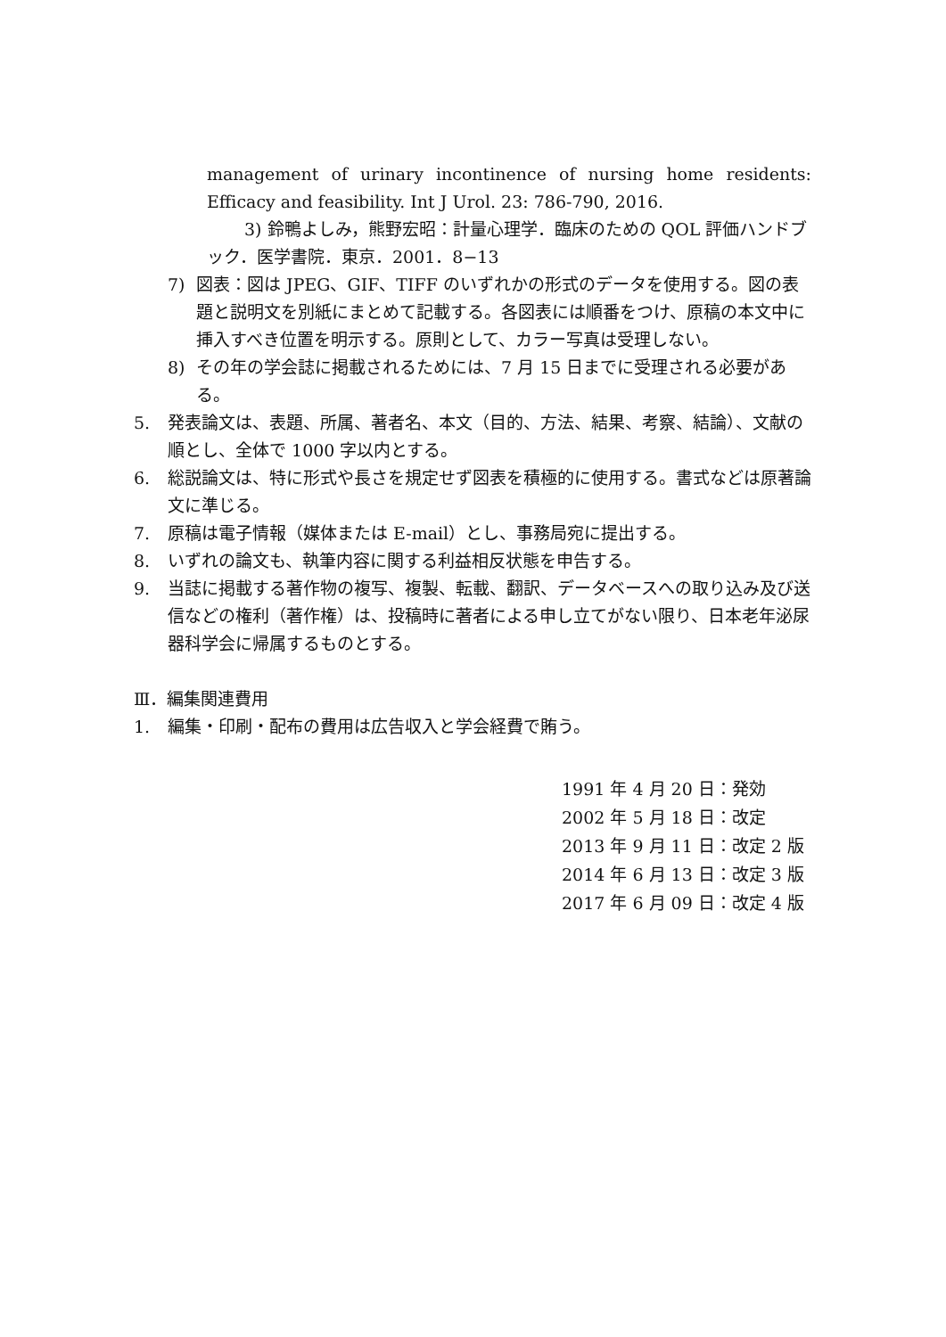management of urinary incontinence of nursing home residents: Efficacy and feasibility. Int J Urol. 23: 786-790, 2016.
3) 鈴鴨よしみ，熊野宏昭：計量心理学．臨床のための QOL 評価ハンドブック．医学書院．東京．2001．8−13
7) 図表：図は JPEG、GIF、TIFF のいずれかの形式のデータを使用する。図の表題と説明文を別紙にまとめて記載する。各図表には順番をつけ、原稿の本文中に挿入すべき位置を明示する。原則として、カラー写真は受理しない。
8) その年の学会誌に掲載されるためには、7 月 15 日までに受理される必要がある。
5. 発表論文は、表題、所属、著者名、本文（目的、方法、結果、考察、結論）、文献の順とし、全体で 1000 字以内とする。
6. 総説論文は、特に形式や長さを規定せず図表を積極的に使用する。書式などは原著論文に準じる。
7. 原稿は電子情報（媒体または E-mail）とし、事務局宛に提出する。
8. いずれの論文も、執筆内容に関する利益相反状態を申告する。
9. 当誌に掲載する著作物の複写、複製、転載、翻訳、データベースへの取り込み及び送信などの権利（著作権）は、投稿時に著者による申し立てがない限り、日本老年泌尿器科学会に帰属するものとする。
Ⅲ．編集関連費用
1. 編集・印刷・配布の費用は広告収入と学会経費で賄う。
1991 年 4 月 20 日：発効
2002 年 5 月 18 日：改定
2013 年 9 月 11 日：改定 2 版
2014 年 6 月 13 日：改定 3 版
2017 年 6 月 09 日：改定 4 版